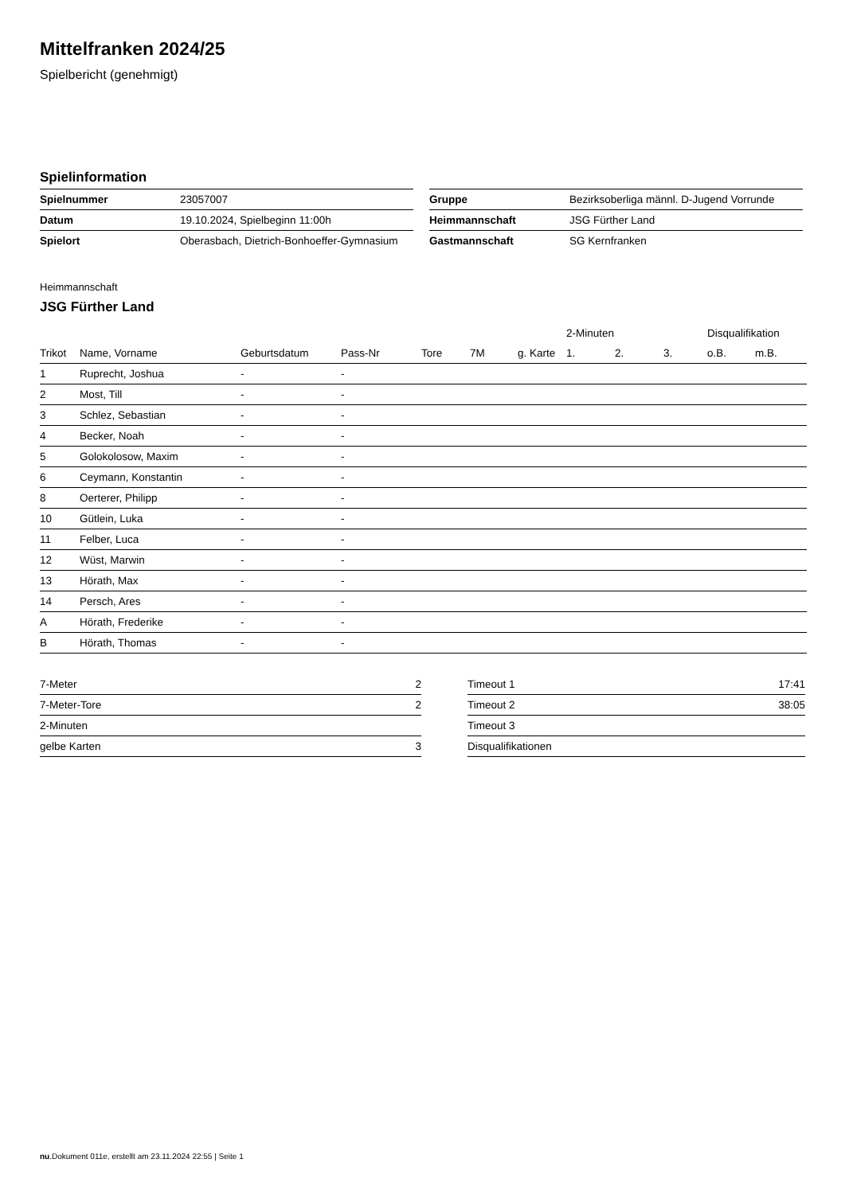Mittelfranken 2024/25
Spielbericht (genehmigt)
Spielinformation
| Spielnummer | 23057007 |
| Datum | 19.10.2024, Spielbeginn 11:00h |
| Spielort | Oberasbach, Dietrich-Bonhoeffer-Gymnasium |
| Gruppe | Bezirksoberliga männl. D-Jugend Vorrunde |
| Heimmannschaft | JSG Fürther Land |
| Gastmannschaft | SG Kernfranken |
Heimmannschaft
JSG Fürther Land
| | | | | | | | 2-Minuten | | | Disqualifikation | |
| --- | --- | --- | --- | --- | --- | --- | --- | --- | --- | --- | --- |
| Trikot | Name, Vorname | Geburtsdatum | Pass-Nr | Tore | 7M | g. Karte | 1. | 2. | 3. | o.B. | m.B. |
| 1 | Ruprecht, Joshua | - | - | | | | | | | | |
| 2 | Most, Till | - | - | | | | | | | | |
| 3 | Schlez, Sebastian | - | - | | | | | | | | |
| 4 | Becker, Noah | - | - | | | | | | | | |
| 5 | Golokolosow, Maxim | - | - | | | | | | | | |
| 6 | Ceymann, Konstantin | - | - | | | | | | | | |
| 8 | Oerterer, Philipp | - | - | | | | | | | | |
| 10 | Gütlein, Luka | - | - | | | | | | | | |
| 11 | Felber, Luca | - | - | | | | | | | | |
| 12 | Wüst, Marwin | - | - | | | | | | | | |
| 13 | Hörath, Max | - | - | | | | | | | | |
| 14 | Persch, Ares | - | - | | | | | | | | |
| A | Hörath, Frederike | - | - | | | | | | | | |
| B | Hörath, Thomas | - | - | | | | | | | | |
| 7-Meter | 2 |
| 7-Meter-Tore | 2 |
| 2-Minuten | |
| gelbe Karten | 3 |
| Timeout 1 | 17:41 |
| Timeout 2 | 38:05 |
| Timeout 3 | |
| Disqualifikationen | |
nu.Dokument 011e, erstellt am 23.11.2024 22:55 | Seite 1